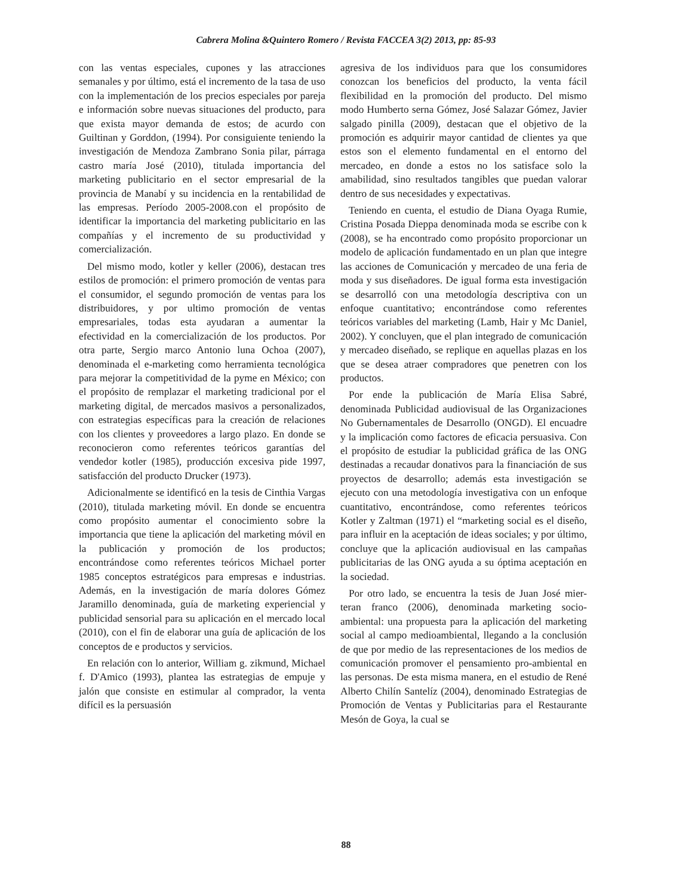Cabrera Molina &Quintero Romero / Revista FACCEA 3(2) 2013, pp: 85-93
con las ventas especiales, cupones y las atracciones semanales y por último, está el incremento de la tasa de uso con la implementación de los precios especiales por pareja e información sobre nuevas situaciones del producto, para que exista mayor demanda de estos; de acurdo con Guiltinan y Gorddon, (1994). Por consiguiente teniendo la investigación de Mendoza Zambrano Sonia pilar, párraga castro maría José (2010), titulada importancia del marketing publicitario en el sector empresarial de la provincia de Manabí y su incidencia en la rentabilidad de las empresas. Período 2005-2008.con el propósito de identificar la importancia del marketing publicitario en las compañías y el incremento de su productividad y comercialización.
Del mismo modo, kotler y keller (2006), destacan tres estilos de promoción: el primero promoción de ventas para el consumidor, el segundo promoción de ventas para los distribuidores, y por ultimo promoción de ventas empresariales, todas esta ayudaran a aumentar la efectividad en la comercialización de los productos. Por otra parte, Sergio marco Antonio luna Ochoa (2007), denominada el e-marketing como herramienta tecnológica para mejorar la competitividad de la pyme en México; con el propósito de remplazar el marketing tradicional por el marketing digital, de mercados masivos a personalizados, con estrategias específicas para la creación de relaciones con los clientes y proveedores a largo plazo. En donde se reconocieron como referentes teóricos garantías del vendedor kotler (1985), producción excesiva pide 1997, satisfacción del producto Drucker (1973).
Adicionalmente se identificó en la tesis de Cinthia Vargas (2010), titulada marketing móvil. En donde se encuentra como propósito aumentar el conocimiento sobre la importancia que tiene la aplicación del marketing móvil en la publicación y promoción de los productos; encontrándose como referentes teóricos Michael porter 1985 conceptos estratégicos para empresas e industrias. Además, en la investigación de maría dolores Gómez Jaramillo denominada, guía de marketing experiencial y publicidad sensorial para su aplicación en el mercado local (2010), con el fin de elaborar una guía de aplicación de los conceptos de e productos y servicios.
En relación con lo anterior, William g. zikmund, Michael f. D'Amico (1993), plantea las estrategias de empuje y jalón que consiste en estimular al comprador, la venta difícil es la persuasión
agresiva de los individuos para que los consumidores conozcan los beneficios del producto, la venta fácil flexibilidad en la promoción del producto. Del mismo modo Humberto serna Gómez, José Salazar Gómez, Javier salgado pinilla (2009), destacan que el objetivo de la promoción es adquirir mayor cantidad de clientes ya que estos son el elemento fundamental en el entorno del mercadeo, en donde a estos no los satisface solo la amabilidad, sino resultados tangibles que puedan valorar dentro de sus necesidades y expectativas.
Teniendo en cuenta, el estudio de Diana Oyaga Rumie, Cristina Posada Dieppa denominada moda se escribe con k (2008), se ha encontrado como propósito proporcionar un modelo de aplicación fundamentado en un plan que integre las acciones de Comunicación y mercadeo de una feria de moda y sus diseñadores. De igual forma esta investigación se desarrolló con una metodología descriptiva con un enfoque cuantitativo; encontrándose como referentes teóricos variables del marketing (Lamb, Hair y Mc Daniel, 2002). Y concluyen, que el plan integrado de comunicación y mercadeo diseñado, se replique en aquellas plazas en los que se desea atraer compradores que penetren con los productos.
Por ende la publicación de María Elisa Sabré, denominada Publicidad audiovisual de las Organizaciones No Gubernamentales de Desarrollo (ONGD). El encuadre y la implicación como factores de eficacia persuasiva. Con el propósito de estudiar la publicidad gráfica de las ONG destinadas a recaudar donativos para la financiación de sus proyectos de desarrollo; además esta investigación se ejecuto con una metodología investigativa con un enfoque cuantitativo, encontrándose, como referentes teóricos Kotler y Zaltman (1971) el “marketing social es el diseño, para influir en la aceptación de ideas sociales; y por último, concluye que la aplicación audiovisual en las campañas publicitarias de las ONG ayuda a su óptima aceptación en la sociedad.
Por otro lado, se encuentra la tesis de Juan José mier-teran franco (2006), denominada marketing socio-ambiental: una propuesta para la aplicación del marketing social al campo medioambiental, llegando a la conclusión de que por medio de las representaciones de los medios de comunicación promover el pensamiento pro-ambiental en las personas. De esta misma manera, en el estudio de René Alberto Chilín Santelíz (2004), denominado Estrategias de Promoción de Ventas y Publicitarias para el Restaurante Mesón de Goya, la cual se
88